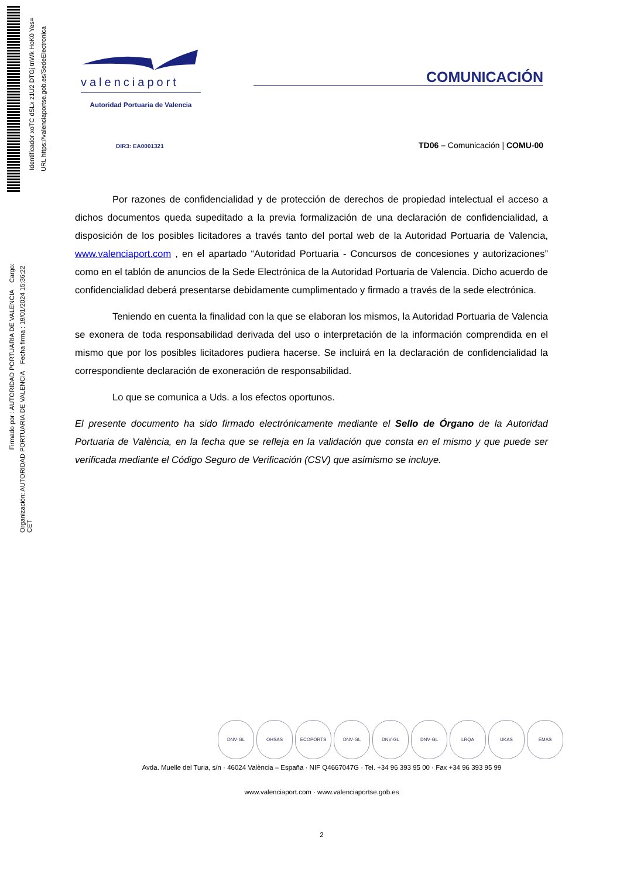Identificador xoTC dSLx z1U2 DTGj tnWk HoK0 Yes=
URL https://valenciaportse.gob.es/SedeElectronica
Firmado por : AUTORIDAD PORTUARIA DE VALENCIA Cargo:
Organización: AUTORIDAD PORTUARIA DE VALENCIA Fecha firma : 19/01/2024 15:36:22 CET
valenciaport
Autoridad Portuaria de Valencia
COMUNICACIÓN
DIR3: EA0001321 TD06 – Comunicación | COMU-00
Por razones de confidencialidad y de protección de derechos de propiedad intelectual el acceso a dichos documentos queda supeditado a la previa formalización de una declaración de confidencialidad, a disposición de los posibles licitadores a través tanto del portal web de la Autoridad Portuaria de Valencia, www.valenciaport.com , en el apartado “Autoridad Portuaria - Concursos de concesiones y autorizaciones” como en el tablón de anuncios de la Sede Electrónica de la Autoridad Portuaria de Valencia. Dicho acuerdo de confidencialidad deberá presentarse debidamente cumplimentado y firmado a través de la sede electrónica.
Teniendo en cuenta la finalidad con la que se elaboran los mismos, la Autoridad Portuaria de Valencia se exonera de toda responsabilidad derivada del uso o interpretación de la información comprendida en el mismo que por los posibles licitadores pudiera hacerse. Se incluirá en la declaración de confidencialidad la correspondiente declaración de exoneración de responsabilidad.
Lo que se comunica a Uds. a los efectos oportunos.
El presente documento ha sido firmado electrónicamente mediante el Sello de Órgano de la Autoridad Portuaria de València, en la fecha que se refleja en la validación que consta en el mismo y que puede ser verificada mediante el Código Seguro de Verificación (CSV) que asimismo se incluye.
DNV·GL OHSAS ECOPORTS DNV·GL DNV·GL DNV·GL LRQA UKAS EMAS
Avda. Muelle del Turia, s/n · 46024 València – España · NIF Q4667047G · Tel. +34 96 393 95 00 · Fax +34 96 393 95 99
www.valenciaport.com · www.valenciaportse.gob.es
2